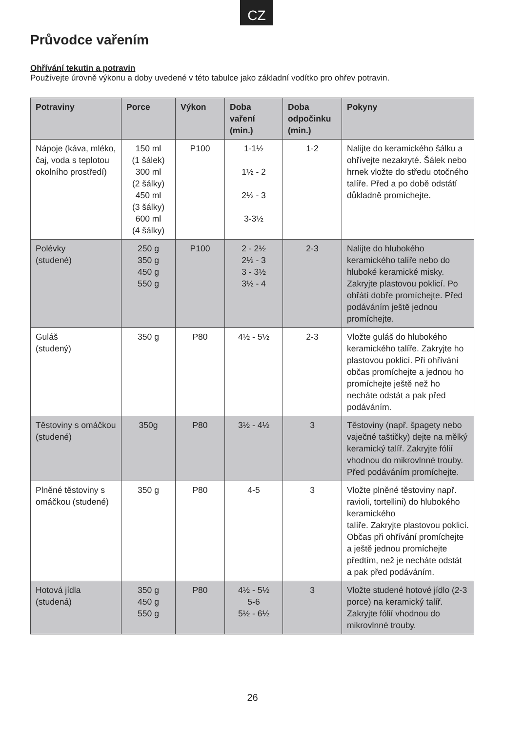CZ
Průvodce vařením
Ohřívání tekutin a potravin
Používejte úrovně výkonu a doby uvedené v této tabulce jako základní vodítko pro ohřev potravin.
| Potraviny | Porce | Výkon | Doba vaření (min.) | Doba odpočinku (min.) | Pokyny |
| --- | --- | --- | --- | --- | --- |
| Nápoje (káva, mléko, čaj, voda s teplotou okolního prostředí) | 150 ml (1 šálek) 300 ml (2 šálky) 450 ml (3 šálky) 600 ml (4 šálky) | P100 | 1-1½ 1½ - 2 2½ - 3 3-3½ | 1-2 | Nalijte do keramického šálku a ohřívejte nezakryté. Šálek nebo hrnek vložte do středu otočného talíře. Před a po době odstátí důkladně promíchejte. |
| Polévky (studené) | 250 g 350 g 450 g 550 g | P100 | 2 - 2½ 2½ - 3 3 - 3½ 3½ - 4 | 2-3 | Nalijte do hlubokého keramického talíře nebo do hluboké keramické misky. Zakryjte plastovou poklicí. Po ohřátí dobře promíchejte. Před podáváním ještě jednou promíchejte. |
| Guláš (studený) | 350 g | P80 | 4½ - 5½ | 2-3 | Vložte guláš do hlubokého keramického talíře. Zakryjte ho plastovou poklicí. Při ohřívání občas promíchejte a jednou ho promíchejte ještě než ho necháte odstát a pak před podáváním. |
| Těstoviny s omáčkou (studené) | 350g | P80 | 3½ - 4½ | 3 | Těstoviny (např. špagety nebo vaječné taštičky) dejte na mělký keramický talíř. Zakryjte fólií vhodnou do mikrovlnné trouby. Před podáváním promíchejte. |
| Plněné těstoviny s omáčkou (studené) | 350 g | P80 | 4-5 | 3 | Vložte plněné těstoviny např. ravioli, tortellini) do hlubokého keramického talíře. Zakryjte plastovou poklicí. Občas při ohřívání promíchejte a ještě jednou promíchejte předtím, než je necháte odstát a pak před podáváním. |
| Hotová jídla (studená) | 350 g 450 g 550 g | P80 | 4½ - 5½ 5-6 5½ - 6½ | 3 | Vložte studené hotové jídlo (2-3 porce) na keramický talíř. Zakryjte fólií vhodnou do mikrovlnné trouby. |
26